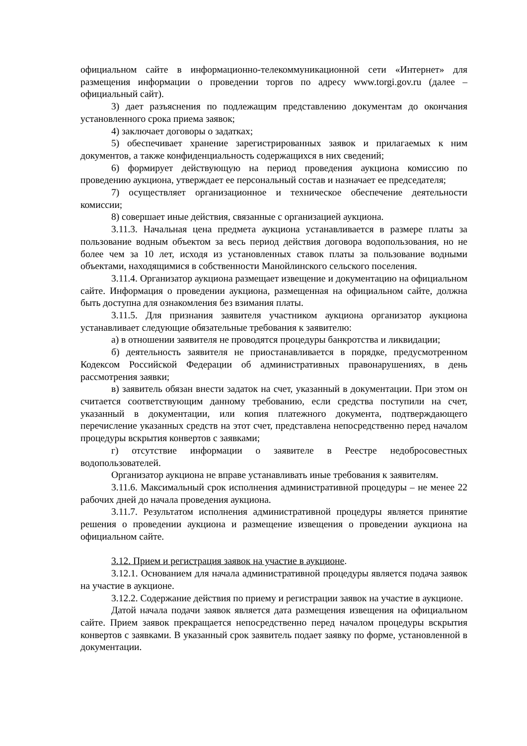официальном сайте в информационно-телекоммуникационной сети «Интернет» для размещения информации о проведении торгов по адресу www.torgi.gov.ru (далее – официальный сайт).
3) дает разъяснения по подлежащим представлению документам до окончания установленного срока приема заявок;
4) заключает договоры о задатках;
5) обеспечивает хранение зарегистрированных заявок и прилагаемых к ним документов, а также конфиденциальность содержащихся в них сведений;
6) формирует действующую на период проведения аукциона комиссию по проведению аукциона, утверждает ее персональный состав и назначает ее председателя;
7) осуществляет организационное и техническое обеспечение деятельности комиссии;
8) совершает иные действия, связанные с организацией аукциона.
3.11.3. Начальная цена предмета аукциона устанавливается в размере платы за пользование водным объектом за весь период действия договора водопользования, но не более чем за 10 лет, исходя из установленных ставок платы за пользование водными объектами, находящимися в собственности Манойлинского сельского поселения.
3.11.4. Организатор аукциона размещает извещение и документацию на официальном сайте. Информация о проведении аукциона, размещенная на официальном сайте, должна быть доступна для ознакомления без взимания платы.
3.11.5. Для признания заявителя участником аукциона организатор аукциона устанавливает следующие обязательные требования к заявителю:
а) в отношении заявителя не проводятся процедуры банкротства и ликвидации;
б) деятельность заявителя не приостанавливается в порядке, предусмотренном Кодексом Российской Федерации об административных правонарушениях, в день рассмотрения заявки;
в) заявитель обязан внести задаток на счет, указанный в документации. При этом он считается соответствующим данному требованию, если средства поступили на счет, указанный в документации, или копия платежного документа, подтверждающего перечисление указанных средств на этот счет, представлена непосредственно перед началом процедуры вскрытия конвертов с заявками;
г) отсутствие информации о заявителе в Реестре недобросовестных водопользователей.
Организатор аукциона не вправе устанавливать иные требования к заявителям.
3.11.6. Максимальный срок исполнения административной процедуры – не менее 22 рабочих дней до начала проведения аукциона.
3.11.7. Результатом исполнения административной процедуры является принятие решения о проведении аукциона и размещение извещения о проведении аукциона на официальном сайте.
3.12. Прием и регистрация заявок на участие в аукционе.
3.12.1. Основанием для начала административной процедуры является подача заявок на участие в аукционе.
3.12.2. Содержание действия по приему и регистрации заявок на участие в аукционе.
Датой начала подачи заявок является дата размещения извещения на официальном сайте. Прием заявок прекращается непосредственно перед началом процедуры вскрытия конвертов с заявками. В указанный срок заявитель подает заявку по форме, установленной в документации.